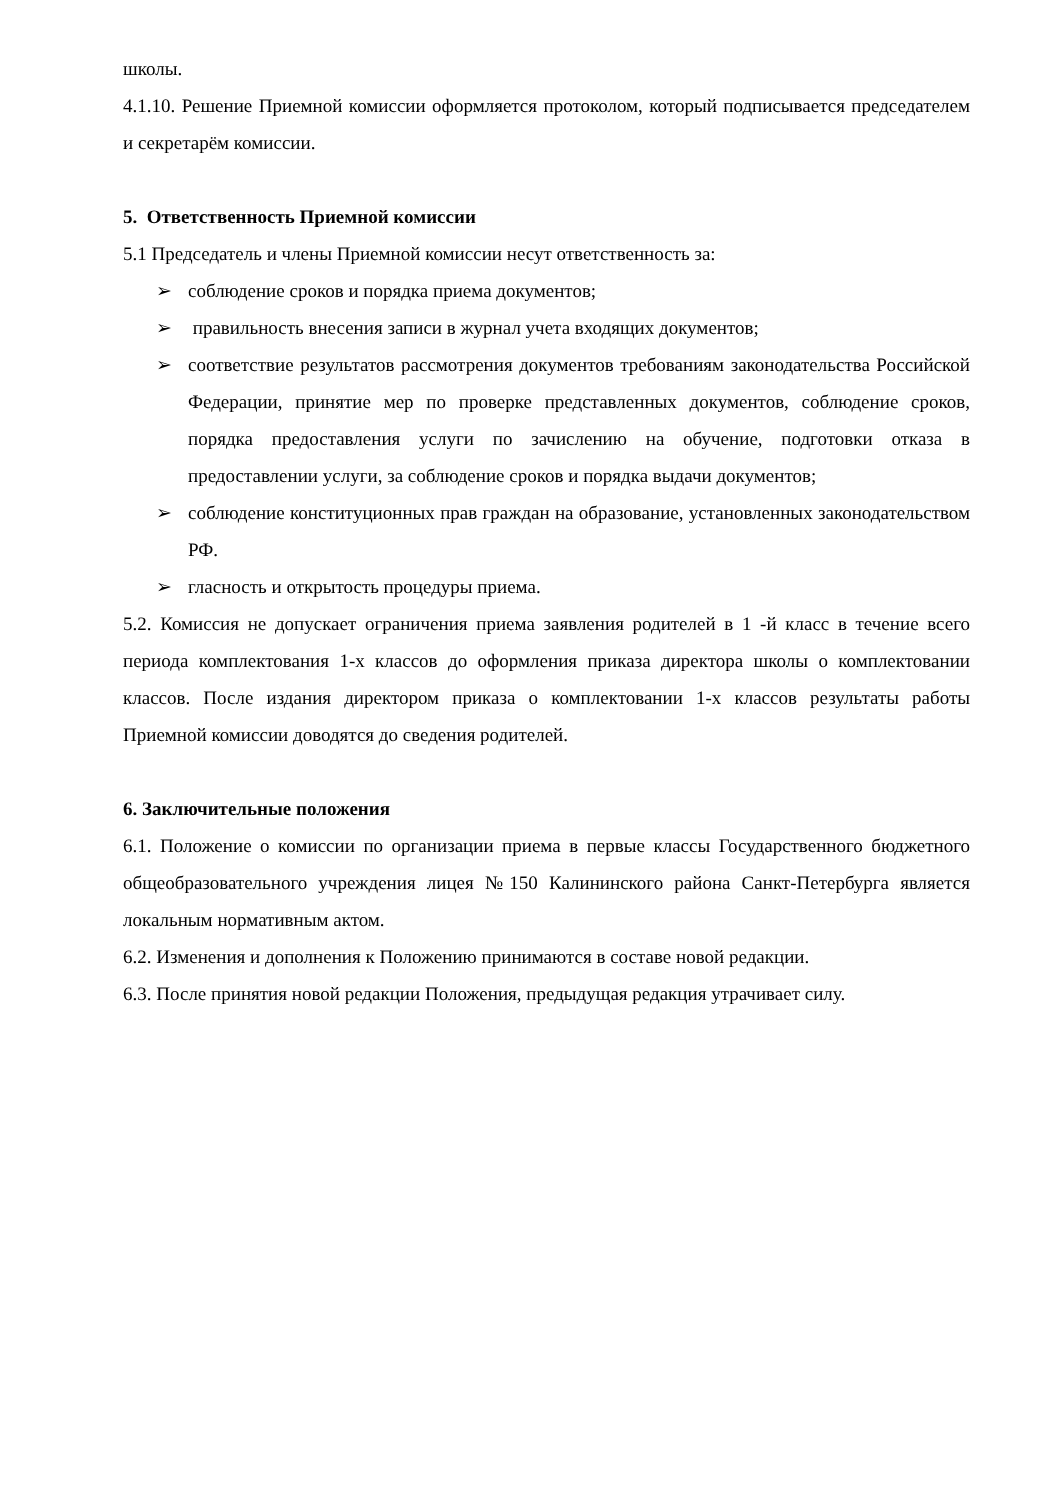школы.
4.1.10. Решение Приемной комиссии оформляется протоколом, который подписывается председателем и секретарём комиссии.
5. Ответственность Приемной комиссии
5.1 Председатель и члены Приемной комиссии несут ответственность за:
➢ соблюдение сроков и порядка приема документов;
➢ правильность внесения записи в журнал учета входящих документов;
➢ соответствие результатов рассмотрения документов требованиям законодательства Российской Федерации, принятие мер по проверке представленных документов, соблюдение сроков, порядка предоставления услуги по зачислению на обучение, подготовки отказа в предоставлении услуги, за соблюдение сроков и порядка выдачи документов;
➢ соблюдение конституционных прав граждан на образование, установленных законодательством РФ.
➢ гласность и открытость процедуры приема.
5.2. Комиссия не допускает ограничения приема заявления родителей в 1 -й класс в течение всего периода комплектования 1-х классов до оформления приказа директора школы о комплектовании классов. После издания директором приказа о комплектовании 1-х классов результаты работы Приемной комиссии доводятся до сведения родителей.
6. Заключительные положения
6.1. Положение о комиссии по организации приема в первые классы Государственного бюджетного общеобразовательного учреждения лицея №150 Калининского района Санкт-Петербурга является локальным нормативным актом.
6.2. Изменения и дополнения к Положению принимаются в составе новой редакции.
6.3. После принятия новой редакции Положения, предыдущая редакция утрачивает силу.